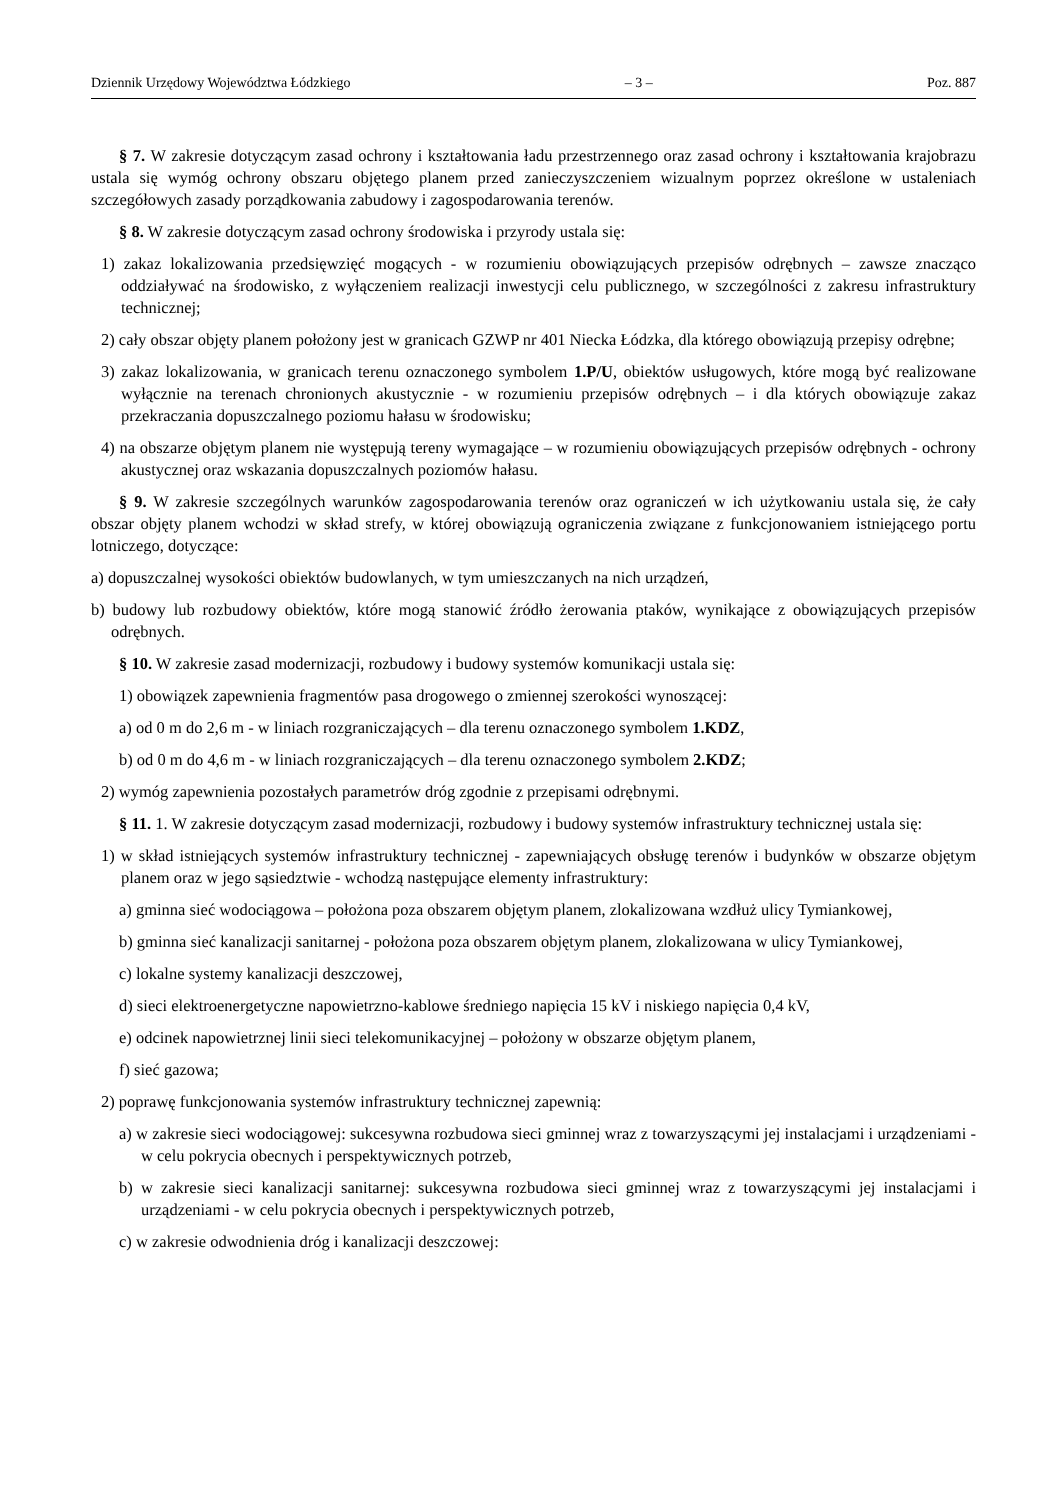Dziennik Urzędowy Województwa Łódzkiego – 3 – Poz. 887
§ 7. W zakresie dotyczącym zasad ochrony i kształtowania ładu przestrzennego oraz zasad ochrony i kształtowania krajobrazu ustala się wymóg ochrony obszaru objętego planem przed zanieczyszczeniem wizualnym poprzez określone w ustaleniach szczegółowych zasady porządkowania zabudowy i zagospodarowania terenów.
§ 8. W zakresie dotyczącym zasad ochrony środowiska i przyrody ustala się:
1) zakaz lokalizowania przedsięwzięć mogących - w rozumieniu obowiązujących przepisów odrębnych – zawsze znacząco oddziaływać na środowisko, z wyłączeniem realizacji inwestycji celu publicznego, w szczególności z zakresu infrastruktury technicznej;
2) cały obszar objęty planem położony jest w granicach GZWP nr 401 Niecka Łódzka, dla którego obowiązują przepisy odrębne;
3) zakaz lokalizowania, w granicach terenu oznaczonego symbolem 1.P/U, obiektów usługowych, które mogą być realizowane wyłącznie na terenach chronionych akustycznie - w rozumieniu przepisów odrębnych – i dla których obowiązuje zakaz przekraczania dopuszczalnego poziomu hałasu w środowisku;
4) na obszarze objętym planem nie występują tereny wymagające – w rozumieniu obowiązujących przepisów odrębnych - ochrony akustycznej oraz wskazania dopuszczalnych poziomów hałasu.
§ 9. W zakresie szczególnych warunków zagospodarowania terenów oraz ograniczeń w ich użytkowaniu ustala się, że cały obszar objęty planem wchodzi w skład strefy, w której obowiązują ograniczenia związane z funkcjonowaniem istniejącego portu lotniczego, dotyczące:
a) dopuszczalnej wysokości obiektów budowlanych, w tym umieszczanych na nich urządzeń,
b) budowy lub rozbudowy obiektów, które mogą stanowić źródło żerowania ptaków, wynikające z obowiązujących przepisów odrębnych.
§ 10. W zakresie zasad modernizacji, rozbudowy i budowy systemów komunikacji ustala się:
1) obowiązek zapewnienia fragmentów pasa drogowego o zmiennej szerokości wynoszącej:
a) od 0 m do 2,6 m - w liniach rozgraniczających – dla terenu oznaczonego symbolem 1.KDZ,
b) od 0 m do 4,6 m - w liniach rozgraniczających – dla terenu oznaczonego symbolem 2.KDZ;
2) wymóg zapewnienia pozostałych parametrów dróg zgodnie z przepisami odrębnymi.
§ 11. 1. W zakresie dotyczącym zasad modernizacji, rozbudowy i budowy systemów infrastruktury technicznej ustala się:
1) w skład istniejących systemów infrastruktury technicznej - zapewniających obsługę terenów i budynków w obszarze objętym planem oraz w jego sąsiedztwie - wchodzą następujące elementy infrastruktury:
a) gminna sieć wodociągowa – położona poza obszarem objętym planem, zlokalizowana wzdłuż ulicy Tymiankowej,
b) gminna sieć kanalizacji sanitarnej - położona poza obszarem objętym planem, zlokalizowana w ulicy Tymiankowej,
c) lokalne systemy kanalizacji deszczowej,
d) sieci elektroenergetyczne napowietrzno-kablowe średniego napięcia 15 kV i niskiego napięcia 0,4 kV,
e) odcinek napowietrznej linii sieci telekomunikacyjnej – położony w obszarze objętym planem,
f) sieć gazowa;
2) poprawę funkcjonowania systemów infrastruktury technicznej zapewnią:
a) w zakresie sieci wodociągowej: sukcesywna rozbudowa sieci gminnej wraz z towarzyszącymi jej instalacjami i urządzeniami - w celu pokrycia obecnych i perspektywicznych potrzeb,
b) w zakresie sieci kanalizacji sanitarnej: sukcesywna rozbudowa sieci gminnej wraz z towarzyszącymi jej instalacjami i urządzeniami - w celu pokrycia obecnych i perspektywicznych potrzeb,
c) w zakresie odwodnienia dróg i kanalizacji deszczowej: